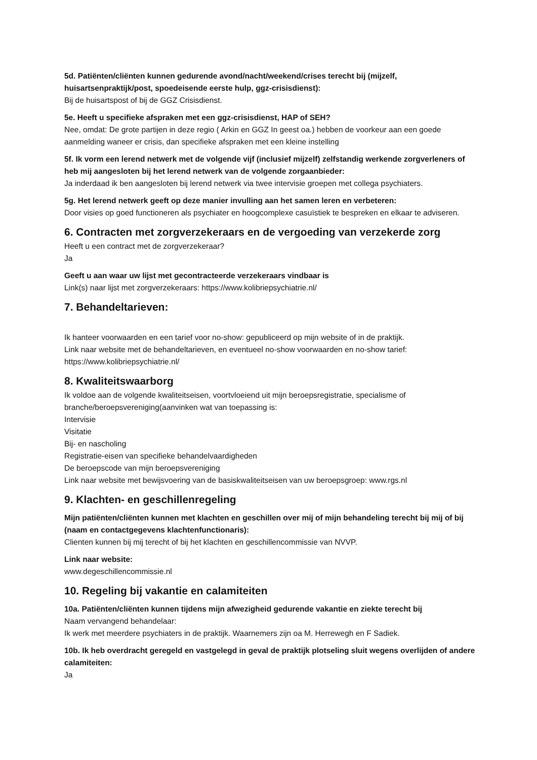5d. Patiënten/cliënten kunnen gedurende avond/nacht/weekend/crises terecht bij (mijzelf, huisartsenpraktijk/post, spoedeisende eerste hulp, ggz-crisisdienst):
Bij de huisartspost of bij de GGZ Crisisdienst.
5e. Heeft u specifieke afspraken met een ggz-crisisdienst, HAP of SEH?
Nee, omdat: De grote partijen in deze regio ( Arkin en GGZ In geest oa.) hebben de voorkeur aan een goede aanmelding waneer er crisis, dan specifieke afspraken met een kleine instelling
5f. Ik vorm een lerend netwerk met de volgende vijf (inclusief mijzelf) zelfstandig werkende zorgverleners of heb mij aangesloten bij het lerend netwerk van de volgende zorgaanbieder:
Ja inderdaad ik ben aangesloten bij lerend netwerk via twee intervisie groepen met collega psychiaters.
5g. Het lerend netwerk geeft op deze manier invulling aan het samen leren en verbeteren:
Door visies op goed functioneren als psychiater en hoogcomplexe casuïstiek te bespreken en elkaar te adviseren.
6. Contracten met zorgverzekeraars en de vergoeding van verzekerde zorg
Heeft u een contract met de zorgverzekeraar?
Ja
Geeft u aan waar uw lijst met gecontracteerde verzekeraars vindbaar is
Link(s) naar lijst met zorgverzekeraars: https://www.kolibriepsychiatrie.nl/
7. Behandeltarieven:
Ik hanteer voorwaarden en een tarief voor no-show: gepubliceerd op mijn website of in de praktijk.
Link naar website met de behandeltarieven, en eventueel no-show voorwaarden en no-show tarief:
https://www.kolibriepsychiatrie.nl/
8. Kwaliteitswaarborg
Ik voldoe aan de volgende kwaliteitseisen, voortvloeiend uit mijn beroepsregistratie, specialisme of branche/beroepsvereniging(aanvinken wat van toepassing is:
Intervisie
Visitatie
Bij- en nascholing
Registratie-eisen van specifieke behandelvaardigheden
De beroepscode van mijn beroepsvereniging
Link naar website met bewijsvoering van de basiskwaliteitseisen van uw beroepsgroep: www.rgs.nl
9. Klachten- en geschillenregeling
Mijn patiënten/cliënten kunnen met klachten en geschillen over mij of mijn behandeling terecht bij mij of bij (naam en contactgegevens klachtenfunctionaris):
Clienten kunnen bij mij terecht of bij het klachten en geschillencommissie van NVVP.
Link naar website:
www.degeschillencommissie.nl
10. Regeling bij vakantie en calamiteiten
10a. Patiënten/cliënten kunnen tijdens mijn afwezigheid gedurende vakantie en ziekte terecht bij
Naam vervangend behandelaar:
Ik werk met meerdere psychiaters in de praktijk. Waarnemers zijn oa M. Herrewegh en F Sadiek.
10b. Ik heb overdracht geregeld en vastgelegd in geval de praktijk plotseling sluit wegens overlijden of andere calamiteiten:
Ja